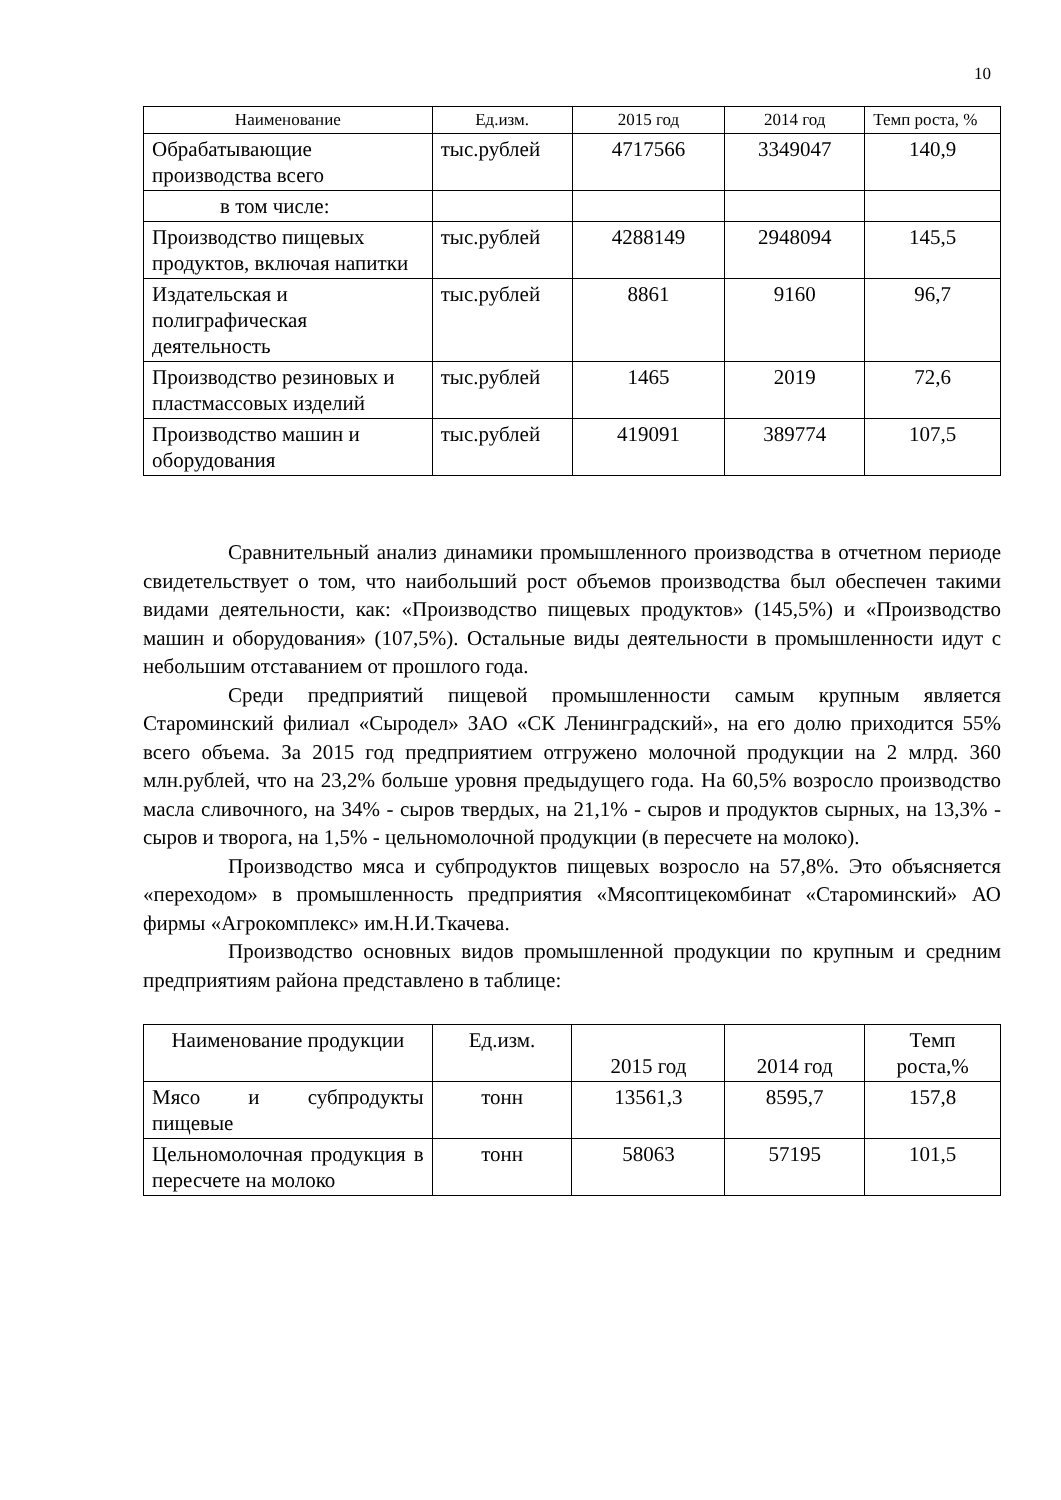10
| Наименование | Ед.изм. | 2015 год | 2014 год | Темп роста, % |
| --- | --- | --- | --- | --- |
| Обрабатывающие производства всего | тыс.рублей | 4717566 | 3349047 | 140,9 |
| в том числе: | | | | |
| Производство пищевых продуктов, включая напитки | тыс.рублей | 4288149 | 2948094 | 145,5 |
| Издательская и полиграфическая деятельность | тыс.рублей | 8861 | 9160 | 96,7 |
| Производство резиновых и пластмассовых изделий | тыс.рублей | 1465 | 2019 | 72,6 |
| Производство машин и оборудования | тыс.рублей | 419091 | 389774 | 107,5 |
Сравнительный анализ динамики промышленного производства в отчетном периоде свидетельствует о том, что наибольший рост объемов производства был обеспечен такими видами деятельности, как: «Производство пищевых продуктов» (145,5%) и «Производство машин и оборудования» (107,5%). Остальные виды деятельности в промышленности идут с небольшим отставанием от прошлого года.
Среди предприятий пищевой промышленности самым крупным является Староминский филиал «Сыродел» ЗАО «СК Ленинградский», на его долю приходится 55% всего объема. За 2015 год предприятием отгружено молочной продукции на 2 млрд. 360 млн.рублей, что на 23,2% больше уровня предыдущего года. На 60,5% возросло производство масла сливочного, на 34% - сыров твердых, на 21,1% - сыров и продуктов сырных, на 13,3% - сыров и творога, на 1,5% - цельномолочной продукции (в пересчете на молоко).
Производство мяса и субпродуктов пищевых возросло на 57,8%. Это объясняется «переходом» в промышленность предприятия «Мясоптицекомбинат «Староминский» АО фирмы «Агрокомплекс» им.Н.И.Ткачева.
Производство основных видов промышленной продукции по крупным и средним предприятиям района представлено в таблице:
| Наименование продукции | Ед.изм. | 2015 год | 2014 год | Темп роста,% |
| Мясо и субпродукты пищевые | тонн | 13561,3 | 8595,7 | 157,8 |
| Цельномолочная продукция в пересчете на молоко | тонн | 58063 | 57195 | 101,5 |